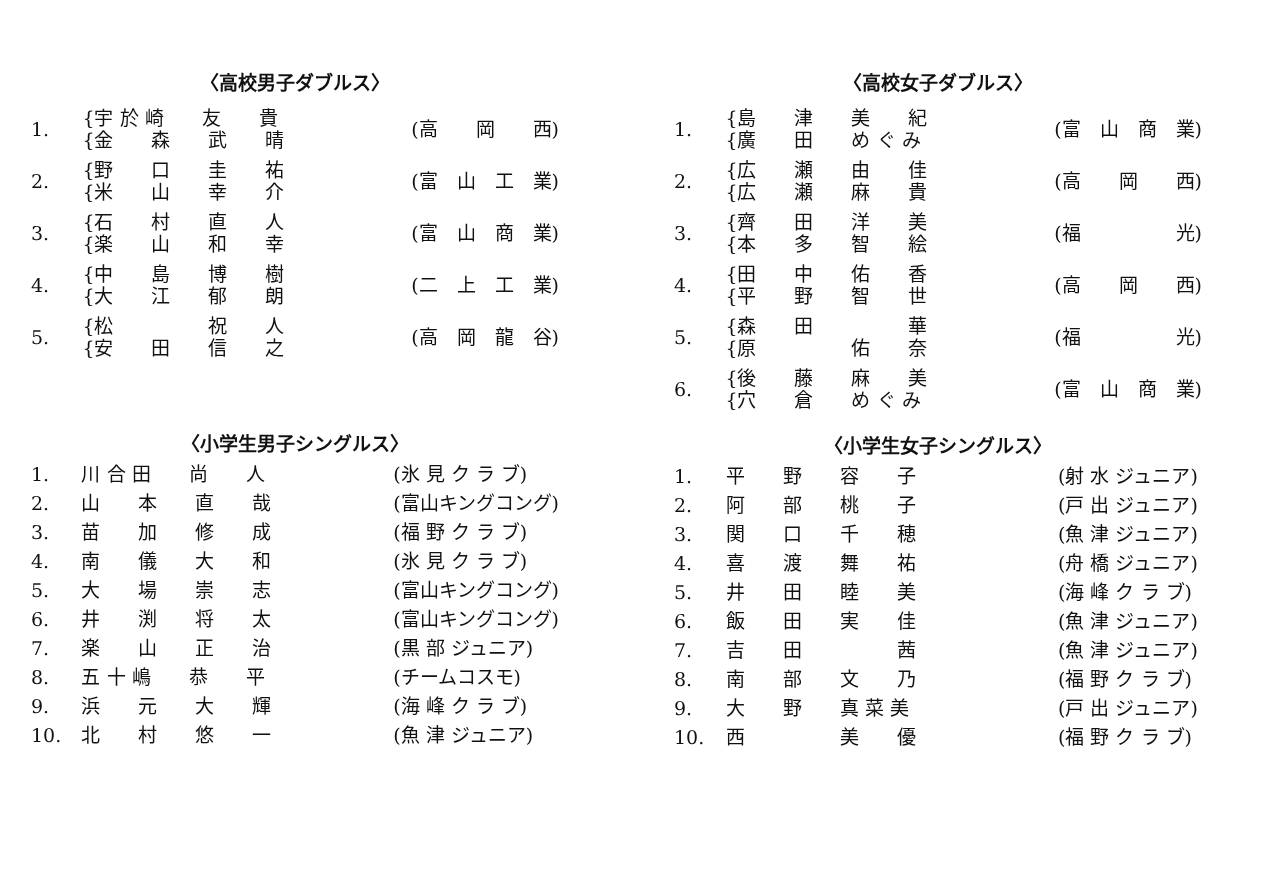〈高校男子ダブルス〉
| 1. | {宇 於 崎 友 貴 | (高 岡 西) |
| | {金 森 武 晴 | |
| 2. | {野 口 圭 祐 | (富 山 工 業) |
| | {米 山 幸 介 | |
| 3. | {石 村 直 人 | (富 山 商 業) |
| | {楽 山 和 幸 | |
| 4. | {中 島 博 樹 | (二 上 工 業) |
| | {大 江 郁 朗 | |
| 5. | {松 祝 人 | (高 岡 龍 谷) |
| | {安 田 信 之 | |
〈小学生男子シングルス〉
| 1. | 川 合 田 尚 人 | (氷 見 ク ラ ブ) |
| 2. | 山 本 直 哉 | (富山キングコング) |
| 3. | 苗 加 修 成 | (福 野 ク ラ ブ) |
| 4. | 南 儀 大 和 | (氷 見 ク ラ ブ) |
| 5. | 大 場 崇 志 | (富山キングコング) |
| 6. | 井 渕 将 太 | (富山キングコング) |
| 7. | 楽 山 正 治 | (黒 部 ジュニア) |
| 8. | 五 十 嶋 恭 平 | (チームコスモ) |
| 9. | 浜 元 大 輝 | (海 峰 ク ラ ブ) |
| 10. | 北 村 悠 一 | (魚 津 ジュニア) |
〈高校女子ダブルス〉
| 1. | {島 津 美 紀 | (富 山 商 業) |
| | {廣 田 め ぐ み | |
| 2. | {広 瀬 由 佳 | (高 岡 西) |
| | {広 瀬 麻 貴 | |
| 3. | {齊 田 洋 美 | (福 光) |
| | {本 多 智 絵 | |
| 4. | {田 中 佑 香 | (高 岡 西) |
| | {平 野 智 世 | |
| 5. | {森 田 華 | (福 光) |
| | {原 佑 奈 | |
| 6. | {後 藤 麻 美 | (富 山 商 業) |
| | {穴 倉 め ぐ み | |
〈小学生女子シングルス〉
| 1. | 平 野 容 子 | (射 水 ジュニア) |
| 2. | 阿 部 桃 子 | (戸 出 ジュニア) |
| 3. | 関 口 千 穂 | (魚 津 ジュニア) |
| 4. | 喜 渡 舞 祐 | (舟 橋 ジュニア) |
| 5. | 井 田 睦 美 | (海 峰 ク ラ ブ) |
| 6. | 飯 田 実 佳 | (魚 津 ジュニア) |
| 7. | 吉 田 茜 | (魚 津 ジュニア) |
| 8. | 南 部 文 乃 | (福 野 ク ラ ブ) |
| 9. | 大 野 真 菜 美 | (戸 出 ジュニア) |
| 10. | 西 美 優 | (福 野 ク ラ ブ) |